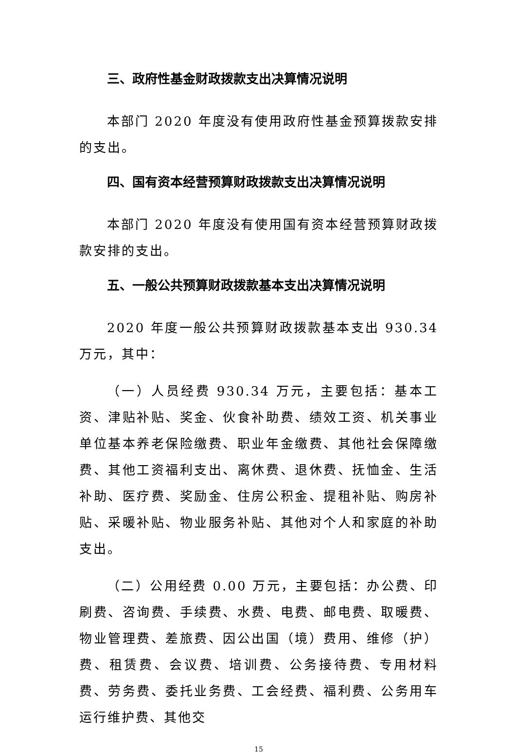三、政府性基金财政拨款支出决算情况说明
本部门 2020 年度没有使用政府性基金预算拨款安排的支出。
四、国有资本经营预算财政拨款支出决算情况说明
本部门 2020 年度没有使用国有资本经营预算财政拨款安排的支出。
五、一般公共预算财政拨款基本支出决算情况说明
2020 年度一般公共预算财政拨款基本支出 930.34 万元，其中：
（一）人员经费 930.34 万元，主要包括：基本工资、津贴补贴、奖金、伙食补助费、绩效工资、机关事业单位基本养老保险缴费、职业年金缴费、其他社会保障缴费、其他工资福利支出、离休费、退休费、抚恤金、生活补助、医疗费、奖励金、住房公积金、提租补贴、购房补贴、采暖补贴、物业服务补贴、其他对个人和家庭的补助支出。
（二）公用经费 0.00 万元，主要包括：办公费、印刷费、咨询费、手续费、水费、电费、邮电费、取暖费、物业管理费、差旅费、因公出国（境）费用、维修（护）费、租赁费、会议费、培训费、公务接待费、专用材料费、劳务费、委托业务费、工会经费、福利费、公务用车运行维护费、其他交
15